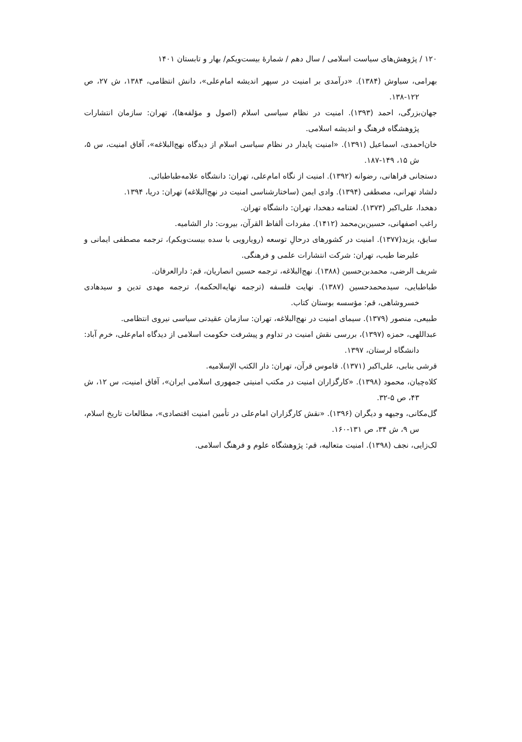۱۲۰ / پژوهش‌های سیاست اسلامی / سال دهم / شمارهٔ بیست‌ویکم/ بهار و تابستان ۱۴۰۱
بهرامی، سیاوش (۱۳۸۴). «درآمدی بر امنیت در سپهر اندیشه امام‌علی»، دانش انتظامی، ۱۳۸۴، ش ۲۷، ص ۱۲۲-۱۳۸.
جهان‌بزرگی، احمد (۱۳۹۳). امنیت در نظام سیاسی اسلام (اصول و مؤلفه‌ها)، تهران: سازمان انتشارات پژوهشگاه فرهنگ و اندیشه اسلامی.
خان‌احمدی، اسماعیل (۱۳۹۱). «امنیت پایدار در نظام سیاسی اسلام از دیدگاه نهج‌البلاغه»، آفاق امنیت، س ۵، ش ۱۵، ۱۴۹-۱۸۷.
دستجانی فراهانی، رضوانه (۱۳۹۲). امنیت از نگاه امام‌علی، تهران: دانشگاه علامه‌طباطبائی.
دلشاد تهرانی، مصطفی (۱۳۹۴). وادی ایمن (ساختارشناسی امنیت در نهج‌البلاغه) تهران: دریا، ۱۳۹۴.
دهخدا، علی‌اکبر (۱۳۷۳). لغتنامه دهخدا، تهران: دانشگاه تهران.
راغب اصفهانی، حسین‌بن‌محمد (۱۴۱۲). مفردات ألفاظ القرآن، بیروت: دار الشامیه.
سایق، یزید(۱۳۷۷). امنیت در کشورهای درحالِ توسعه (رویارویی با سده بیست‌ویکم)، ترجمه مصطفی ایمانی و علیرضا طیب، تهران: شرکت انتشارات علمی و فرهنگی.
شریف الرضی، محمدبن‌حسین (۱۳۸۸). نهج‌البلاغه، ترجمه حسین انصاریان، قم: دارالعرفان.
طباطبایی، سیدمحمدحسین (۱۳۸۷). نهایت فلسفه (ترجمه نهایه‌الحکمه)، ترجمه مهدی تدین و سیدهادی خسروشاهی، قم: مؤسسه بوستان کتاب.
طبیعی، منصور (۱۳۷۹). سیمای امنیت در نهج‌البلاغه، تهران: سازمان عقیدتی سیاسی نیروی انتظامی.
عبداللهی، حمزه (۱۳۹۷)، بررسی نقش امنیت در تداوم و پیشرفت حکومت اسلامی از دیدگاه امام‌علی، خرم آباد: دانشگاه لرستان، ۱۳۹۷.
قرشی بنابی، علی‌اکبر (۱۳۷۱). قاموس قرآن، تهران: دار الکتب الإسلامیه.
کلاه‌چیان، محمود (۱۳۹۸). «کارگزاران امنیت در مکتب امنیتی جمهوری اسلامی ایران»، آفاق امنیت، س ۱۲، ش ۴۳، ص ۵-۳۲.
گل‌مکانی، وجیهه و دیگران (۱۳۹۶). «نقش کارگزاران امام‌علی در تأمین امنیت اقتصادی»، مطالعات تاریخ اسلام، س ۹، ش ۳۴، ص ۱۳۱-۱۶۰.
لک‌زایی، نجف (۱۳۹۸). امنیت متعالیه، قم: پژوهشگاه علوم و فرهنگ اسلامی.